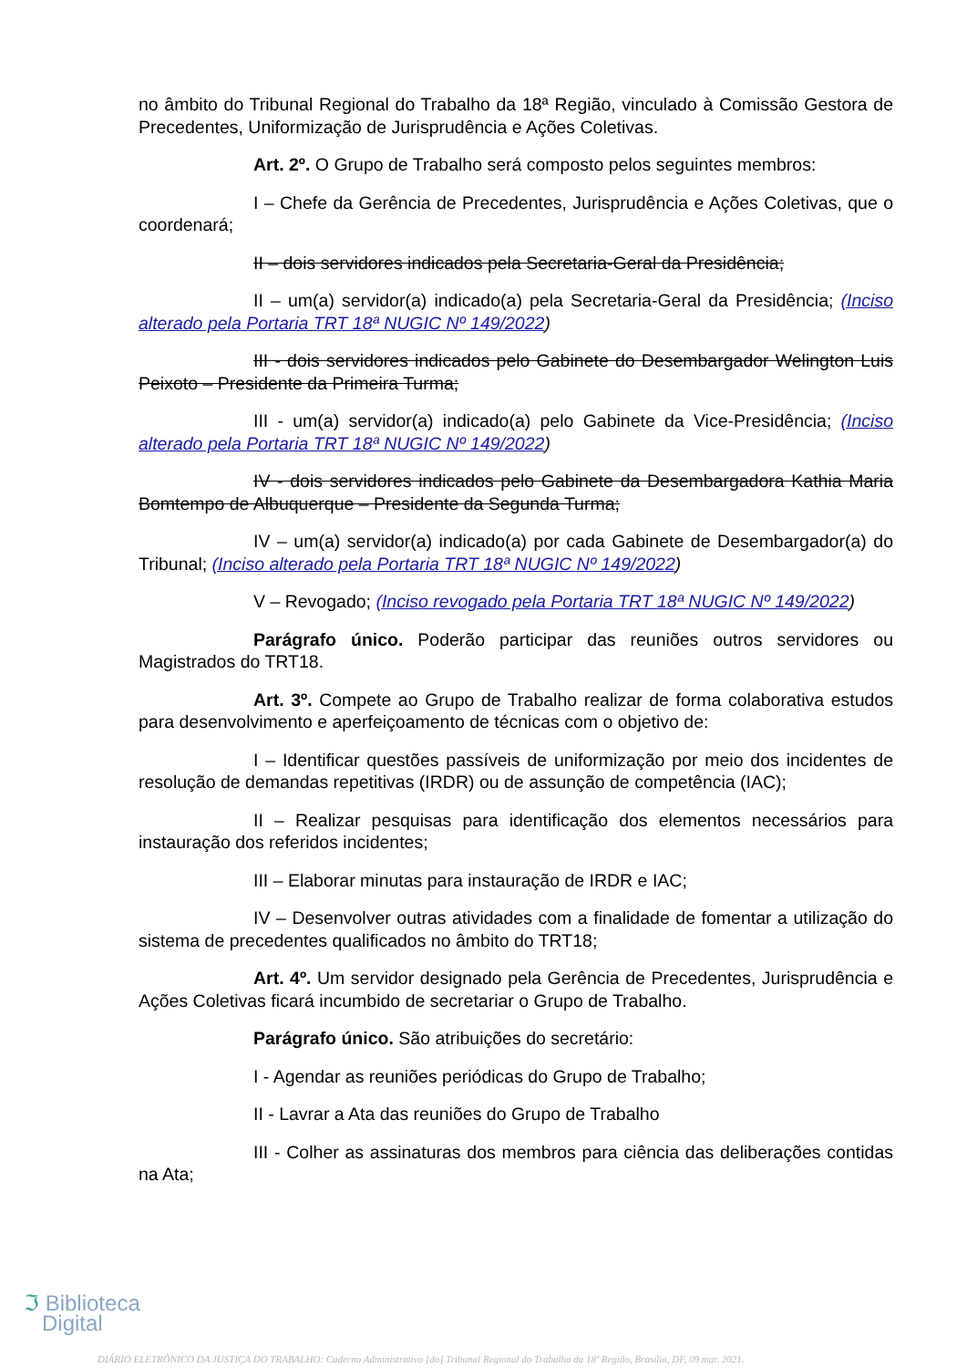no âmbito do Tribunal Regional do Trabalho da 18ª Região, vinculado à Comissão Gestora de Precedentes, Uniformização de Jurisprudência e Ações Coletivas.
Art. 2º. O Grupo de Trabalho será composto pelos seguintes membros:
I – Chefe da Gerência de Precedentes, Jurisprudência e Ações Coletivas, que o coordenará;
II – dois servidores indicados pela Secretaria-Geral da Presidência;
II – um(a) servidor(a) indicado(a) pela Secretaria-Geral da Presidência; (Inciso alterado pela Portaria TRT 18ª NUGIC Nº 149/2022)
III - dois servidores indicados pelo Gabinete do Desembargador Welington Luis Peixoto – Presidente da Primeira Turma;
III - um(a) servidor(a) indicado(a) pelo Gabinete da Vice-Presidência; (Inciso alterado pela Portaria TRT 18ª NUGIC Nº 149/2022)
IV - dois servidores indicados pelo Gabinete da Desembargadora Kathia Maria Bomtempo de Albuquerque – Presidente da Segunda Turma;
IV – um(a) servidor(a) indicado(a) por cada Gabinete de Desembargador(a) do Tribunal; (Inciso alterado pela Portaria TRT 18ª NUGIC Nº 149/2022)
V – Revogado; (Inciso revogado pela Portaria TRT 18ª NUGIC Nº 149/2022)
Parágrafo único. Poderão participar das reuniões outros servidores ou Magistrados do TRT18.
Art. 3º. Compete ao Grupo de Trabalho realizar de forma colaborativa estudos para desenvolvimento e aperfeiçoamento de técnicas com o objetivo de:
I – Identificar questões passíveis de uniformização por meio dos incidentes de resolução de demandas repetitivas (IRDR) ou de assunção de competência (IAC);
II – Realizar pesquisas para identificação dos elementos necessários para instauração dos referidos incidentes;
III – Elaborar minutas para instauração de IRDR e IAC;
IV – Desenvolver outras atividades com a finalidade de fomentar a utilização do sistema de precedentes qualificados no âmbito do TRT18;
Art. 4º. Um servidor designado pela Gerência de Precedentes, Jurisprudência e Ações Coletivas ficará incumbido de secretariar o Grupo de Trabalho.
Parágrafo único. São atribuições do secretário:
I - Agendar as reuniões periódicas do Grupo de Trabalho;
II - Lavrar a Ata das reuniões do Grupo de Trabalho
III - Colher as assinaturas dos membros para ciência das deliberações contidas na Ata;
ℑ Biblioteca
Digital
DIÁRIO ELETRÔNICO DA JUSTIÇA DO TRABALHO: Caderno Administrativo [do] Tribunal Regional do Trabalho da 18ª Região, Brasília, DF, 09 mar. 2021.